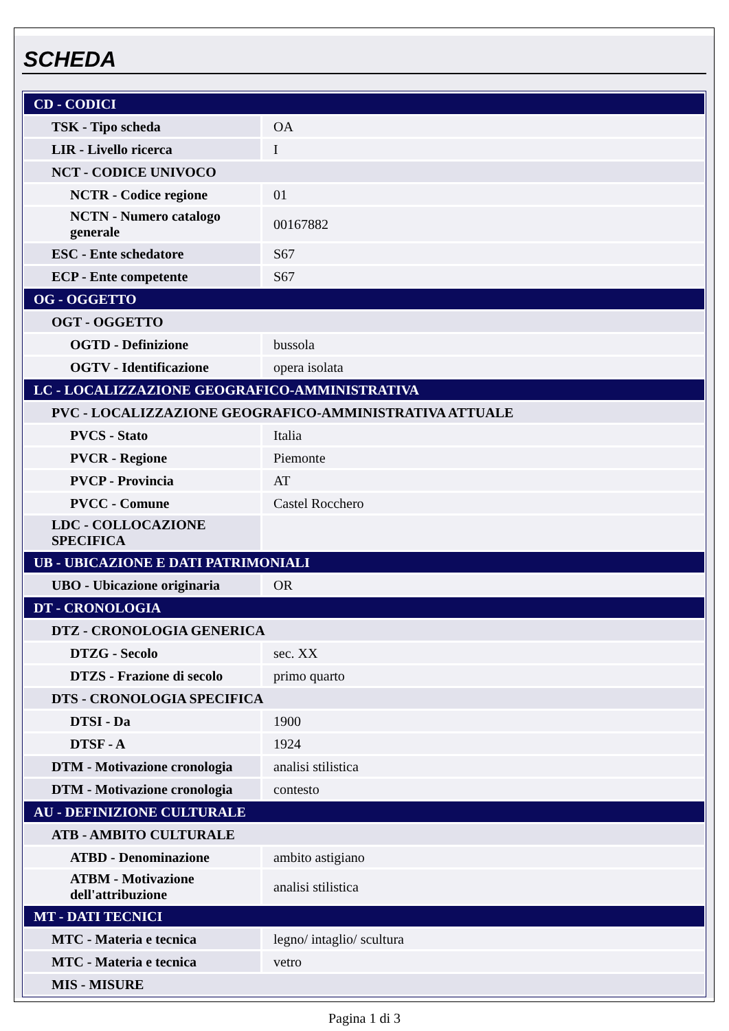SCHEDA
| CD - CODICI | |
| TSK - Tipo scheda | OA |
| LIR - Livello ricerca | I |
| NCT - CODICE UNIVOCO | |
| NCTR - Codice regione | 01 |
| NCTN - Numero catalogo generale | 00167882 |
| ESC - Ente schedatore | S67 |
| ECP - Ente competente | S67 |
| OG - OGGETTO | |
| OGT - OGGETTO | |
| OGTD - Definizione | bussola |
| OGTV - Identificazione | opera isolata |
| LC - LOCALIZZAZIONE GEOGRAFICO-AMMINISTRATIVA | |
| PVC - LOCALIZZAZIONE GEOGRAFICO-AMMINISTRATIVA ATTUALE | |
| PVCS - Stato | Italia |
| PVCR - Regione | Piemonte |
| PVCP - Provincia | AT |
| PVCC - Comune | Castel Rocchero |
| LDC - COLLOCAZIONE SPECIFICA | |
| UB - UBICAZIONE E DATI PATRIMONIALI | |
| UBO - Ubicazione originaria | OR |
| DT - CRONOLOGIA | |
| DTZ - CRONOLOGIA GENERICA | |
| DTZG - Secolo | sec. XX |
| DTZS - Frazione di secolo | primo quarto |
| DTS - CRONOLOGIA SPECIFICA | |
| DTSI - Da | 1900 |
| DTSF - A | 1924 |
| DTM - Motivazione cronologia | analisi stilistica |
| DTM - Motivazione cronologia | contesto |
| AU - DEFINIZIONE CULTURALE | |
| ATB - AMBITO CULTURALE | |
| ATBD - Denominazione | ambito astigiano |
| ATBM - Motivazione dell'attribuzione | analisi stilistica |
| MT - DATI TECNICI | |
| MTC - Materia e tecnica | legno/ intaglio/ scultura |
| MTC - Materia e tecnica | vetro |
| MIS - MISURE | |
Pagina 1 di 3